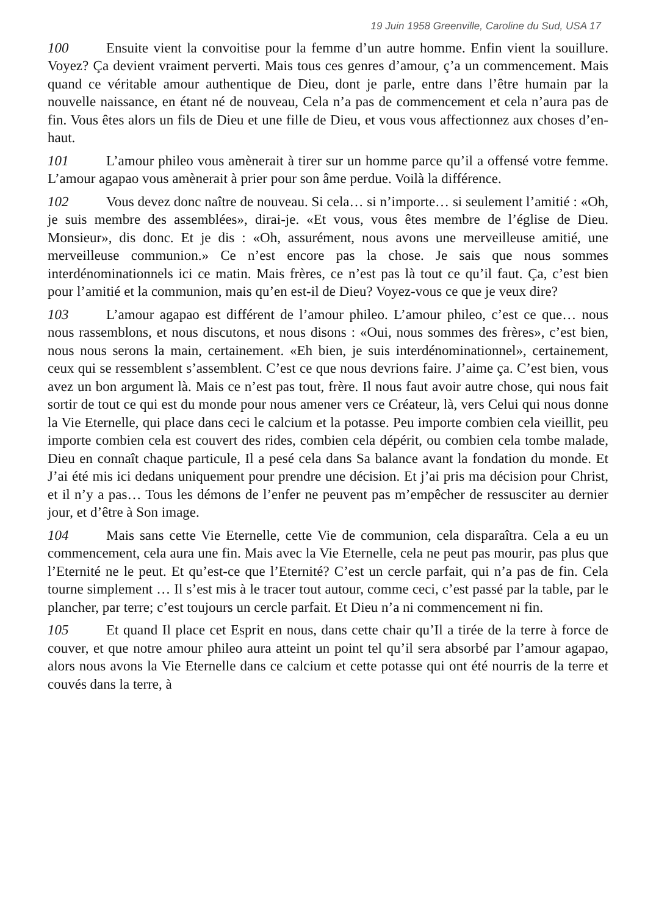19 Juin 1958 Greenville, Caroline du Sud, USA 17
100 Ensuite vient la convoitise pour la femme d’un autre homme. Enfin vient la souillure. Voyez? Ça devient vraiment perverti. Mais tous ces genres d’amour, ç’a un commencement. Mais quand ce véritable amour authentique de Dieu, dont je parle, entre dans l’être humain par la nouvelle naissance, en étant né de nouveau, Cela n’a pas de commencement et cela n’aura pas de fin. Vous êtes alors un fils de Dieu et une fille de Dieu, et vous vous affectionnez aux choses d’en-haut.
101 L’amour phileo vous amènerait à tirer sur un homme parce qu’il a offensé votre femme. L’amour agapao vous amènerait à prier pour son âme perdue. Voilà la différence.
102 Vous devez donc naître de nouveau. Si cela… si n’importe… si seulement l’amitié : «Oh, je suis membre des assemblées», dirai-je. «Et vous, vous êtes membre de l’église de Dieu. Monsieur», dis donc. Et je dis : «Oh, assurément, nous avons une merveilleuse amitié, une merveilleuse communion.» Ce n’est encore pas la chose. Je sais que nous sommes interdénominationnels ici ce matin. Mais frères, ce n’est pas là tout ce qu’il faut. Ça, c’est bien pour l’amitié et la communion, mais qu’en est-il de Dieu? Voyez-vous ce que je veux dire?
103 L’amour agapao est différent de l’amour phileo. L’amour phileo, c’est ce que… nous nous rassemblons, et nous discutons, et nous disons : «Oui, nous sommes des frères», c’est bien, nous nous serons la main, certainement. «Eh bien, je suis interdénominationnel», certainement, ceux qui se ressemblent s’assemblent. C’est ce que nous devrions faire. J’aime ça. C’est bien, vous avez un bon argument là. Mais ce n’est pas tout, frère. Il nous faut avoir autre chose, qui nous fait sortir de tout ce qui est du monde pour nous amener vers ce Créateur, là, vers Celui qui nous donne la Vie Eternelle, qui place dans ceci le calcium et la potasse. Peu importe combien cela vieillit, peu importe combien cela est couvert des rides, combien cela dépérit, ou combien cela tombe malade, Dieu en connaît chaque particule, Il a pesé cela dans Sa balance avant la fondation du monde. Et J’ai été mis ici dedans uniquement pour prendre une décision. Et j’ai pris ma décision pour Christ, et il n’y a pas… Tous les démons de l’enfer ne peuvent pas m’empêcher de ressusciter au dernier jour, et d’être à Son image.
104 Mais sans cette Vie Eternelle, cette Vie de communion, cela disparaîtra. Cela a eu un commencement, cela aura une fin. Mais avec la Vie Eternelle, cela ne peut pas mourir, pas plus que l’Eternité ne le peut. Et qu’est-ce que l’Eternité? C’est un cercle parfait, qui n’a pas de fin. Cela tourne simplement … Il s’est mis à le tracer tout autour, comme ceci, c’est passé par la table, par le plancher, par terre; c’est toujours un cercle parfait. Et Dieu n’a ni commencement ni fin.
105 Et quand Il place cet Esprit en nous, dans cette chair qu’Il a tirée de la terre à force de couver, et que notre amour phileo aura atteint un point tel qu’il sera absorbé par l’amour agapao, alors nous avons la Vie Eternelle dans ce calcium et cette potasse qui ont été nourris de la terre et couvés dans la terre, à